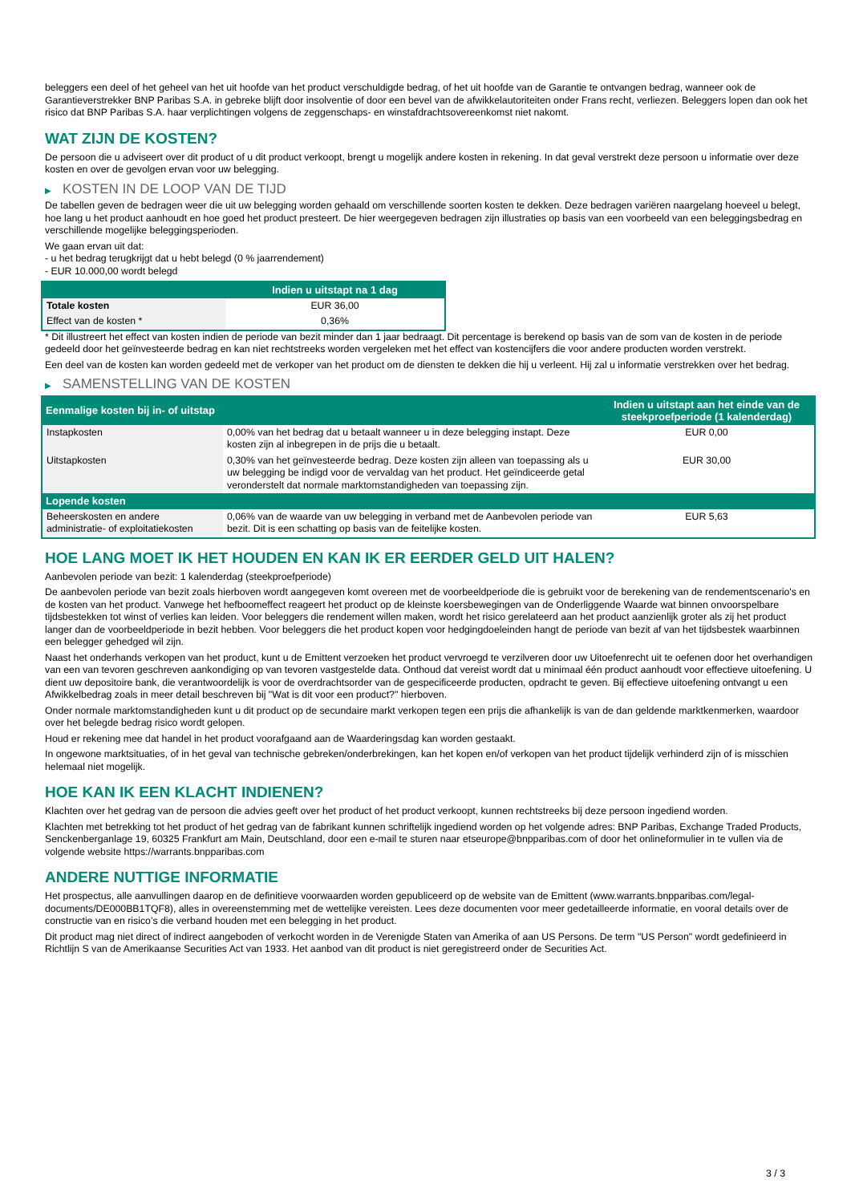beleggers een deel of het geheel van het uit hoofde van het product verschuldigde bedrag, of het uit hoofde van de Garantie te ontvangen bedrag, wanneer ook de Garantieverstrekker BNP Paribas S.A. in gebreke blijft door insolventie of door een bevel van de afwikkelautoriteiten onder Frans recht, verliezen. Beleggers lopen dan ook het risico dat BNP Paribas S.A. haar verplichtingen volgens de zeggenschaps- en winstafdrachtsovereenkomst niet nakomt.
WAT ZIJN DE KOSTEN?
De persoon die u adviseert over dit product of u dit product verkoopt, brengt u mogelijk andere kosten in rekening. In dat geval verstrekt deze persoon u informatie over deze kosten en over de gevolgen ervan voor uw belegging.
▶ KOSTEN IN DE LOOP VAN DE TIJD
De tabellen geven de bedragen weer die uit uw belegging worden gehaald om verschillende soorten kosten te dekken. Deze bedragen variëren naargelang hoeveel u belegt, hoe lang u het product aanhoudt en hoe goed het product presteert. De hier weergegeven bedragen zijn illustraties op basis van een voorbeeld van een beleggingsbedrag en verschillende mogelijke beleggingsperioden.
We gaan ervan uit dat:
- u het bedrag terugkrijgt dat u hebt belegd (0 % jaarrendement)
- EUR 10.000,00 wordt belegd
| | Indien u uitstapt na 1 dag |
| --- | --- |
| Totale kosten | EUR 36,00 |
| Effect van de kosten * | 0,36% |
* Dit illustreert het effect van kosten indien de periode van bezit minder dan 1 jaar bedraagt. Dit percentage is berekend op basis van de som van de kosten in de periode gedeeld door het geïnvesteerde bedrag en kan niet rechtstreeks worden vergeleken met het effect van kostencijfers die voor andere producten worden verstrekt.
Een deel van de kosten kan worden gedeeld met de verkoper van het product om de diensten te dekken die hij u verleent. Hij zal u informatie verstrekken over het bedrag.
▶ SAMENSTELLING VAN DE KOSTEN
| Eenmalige kosten bij in- of uitstap | | Indien u uitstapt aan het einde van de steekproefperiode (1 kalenderdag) |
| --- | --- | --- |
| Instapkosten | 0,00% van het bedrag dat u betaalt wanneer u in deze belegging instapt. Deze kosten zijn al inbegrepen in de prijs die u betaalt. | EUR 0,00 |
| Uitstapkosten | 0,30% van het geïnvesteerde bedrag. Deze kosten zijn alleen van toepassing als u uw belegging be indigd voor de vervaldag van het product. Het geïndiceerde getal veronderstelt dat normale marktomstandigheden van toepassing zijn. | EUR 30,00 |
| Lopende kosten | | |
| Beheerskosten en andere administratie- of exploitatiekosten | 0,06% van de waarde van uw belegging in verband met de Aanbevolen periode van bezit. Dit is een schatting op basis van de feitelijke kosten. | EUR 5,63 |
HOE LANG MOET IK HET HOUDEN EN KAN IK ER EERDER GELD UIT HALEN?
Aanbevolen periode van bezit: 1 kalenderdag (steekproefperiode)
De aanbevolen periode van bezit zoals hierboven wordt aangegeven komt overeen met de voorbeeldperiode die is gebruikt voor de berekening van de rendementscenario's en de kosten van het product. Vanwege het hefboomeffect reageert het product op de kleinste koersbewegingen van de Onderliggende Waarde wat binnen onvoorspelbare tijdsbestekken tot winst of verlies kan leiden. Voor beleggers die rendement willen maken, wordt het risico gerelateerd aan het product aanzienlijk groter als zij het product langer dan de voorbeeldperiode in bezit hebben. Voor beleggers die het product kopen voor hedgingdoeleinden hangt de periode van bezit af van het tijdsbestek waarbinnen een belegger gehedged wil zijn.
Naast het onderhands verkopen van het product, kunt u de Emittent verzoeken het product vervroegd te verzilveren door uw Uitoefenrecht uit te oefenen door het overhandigen van een van tevoren geschreven aankondiging op van tevoren vastgestelde data. Onthoud dat vereist wordt dat u minimaal één product aanhoudt voor effectieve uitoefening. U dient uw depositoire bank, die verantwoordelijk is voor de overdrachtsorder van de gespecificeerde producten, opdracht te geven. Bij effectieve uitoefening ontvangt u een Afwikkelbedrag zoals in meer detail beschreven bij "Wat is dit voor een product?" hierboven.
Onder normale marktomstandigheden kunt u dit product op de secundaire markt verkopen tegen een prijs die afhankelijk is van de dan geldende marktkenmerken, waardoor over het belegde bedrag risico wordt gelopen.
Houd er rekening mee dat handel in het product voorafgaand aan de Waarderingsdag kan worden gestaakt.
In ongewone marktsituaties, of in het geval van technische gebreken/onderbrekingen, kan het kopen en/of verkopen van het product tijdelijk verhinderd zijn of is misschien helemaal niet mogelijk.
HOE KAN IK EEN KLACHT INDIENEN?
Klachten over het gedrag van de persoon die advies geeft over het product of het product verkoopt, kunnen rechtstreeks bij deze persoon ingediend worden.
Klachten met betrekking tot het product of het gedrag van de fabrikant kunnen schriftelijk ingediend worden op het volgende adres: BNP Paribas, Exchange Traded Products, Senckenberganlage 19, 60325 Frankfurt am Main, Deutschland, door een e-mail te sturen naar etseurope@bnpparibas.com of door het onlineformulier in te vullen via de volgende website https://warrants.bnpparibas.com
ANDERE NUTTIGE INFORMATIE
Het prospectus, alle aanvullingen daarop en de definitieve voorwaarden worden gepubliceerd op de website van de Emittent (www.warrants.bnpparibas.com/legal-documents/DE000BB1TQF8), alles in overeenstemming met de wettelijke vereisten. Lees deze documenten voor meer gedetailleerde informatie, en vooral details over de constructie van en risico’s die verband houden met een belegging in het product.
Dit product mag niet direct of indirect aangeboden of verkocht worden in de Verenigde Staten van Amerika of aan US Persons. De term "US Person" wordt gedefinieerd in Richtlijn S van de Amerikaanse Securities Act van 1933. Het aanbod van dit product is niet geregistreerd onder de Securities Act.
3 / 3